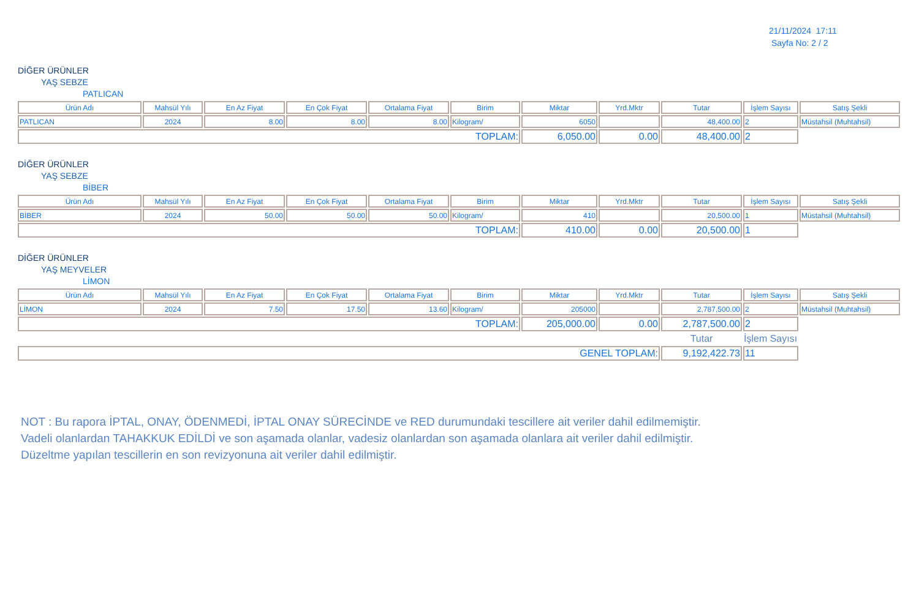21/11/2024 17:11
Sayfa No: 2 / 2
DİĞER ÜRÜNLER
YAŞ SEBZE
PATLICAN
| Ürün Adı | Mahsül Yılı | En Az Fiyat | En Çok Fiyat | Ortalama Fiyat | Birim | Miktar | Yrd.Mktr | Tutar | İşlem Sayısı | Satış Şekli |
| --- | --- | --- | --- | --- | --- | --- | --- | --- | --- | --- |
| PATLICAN | 2024 | 8.00 | 8.00 | 8.00 | Kilogram/ | 6050 | | 48,400.00 | 2 | Müstahsil (Muhtahsil) |
| TOPLAM: | | | | | | 6,050.00 | 0.00 | 48,400.00 | 2 | |
DİĞER ÜRÜNLER
YAŞ SEBZE
BİBER
| Ürün Adı | Mahsül Yılı | En Az Fiyat | En Çok Fiyat | Ortalama Fiyat | Birim | Miktar | Yrd.Mktr | Tutar | İşlem Sayısı | Satış Şekli |
| --- | --- | --- | --- | --- | --- | --- | --- | --- | --- | --- |
| BİBER | 2024 | 50.00 | 50.00 | 50.00 | Kilogram/ | 410 | | 20,500.00 | 1 | Müstahsil (Muhtahsil) |
| TOPLAM: | | | | | | 410.00 | 0.00 | 20,500.00 | 1 | |
DİĞER ÜRÜNLER
YAŞ MEYVELER
LİMON
| Ürün Adı | Mahsül Yılı | En Az Fiyat | En Çok Fiyat | Ortalama Fiyat | Birim | Miktar | Yrd.Mktr | Tutar | İşlem Sayısı | Satış Şekli |
| --- | --- | --- | --- | --- | --- | --- | --- | --- | --- | --- |
| LİMON | 2024 | 7.50 | 17.50 | 13.60 | Kilogram/ | 205000 | | 2,787,500.00 | 2 | Müstahsil (Muhtahsil) |
| TOPLAM: | | | | | | 205,000.00 | 0.00 | 2,787,500.00 | 2 | |
| | | | | | | | | Tutar | İşlem Sayısı | |
| GENEL TOPLAM: | | | | | | | | 9,192,422.73 | 11 | |
NOT : Bu rapora İPTAL, ONAY, ÖDENMEDİ, İPTAL ONAY SÜRECİNDE ve RED durumundaki tescillere ait veriler dahil edilmemiştir.
Vadeli olanlardan TAHAKKUK EDİLDİ ve son aşamada olanlar, vadesiz olanlardan son aşamada olanlara ait veriler dahil edilmiştir.
Düzeltme yapılan tescillerin en son revizyonuna ait veriler dahil edilmiştir.